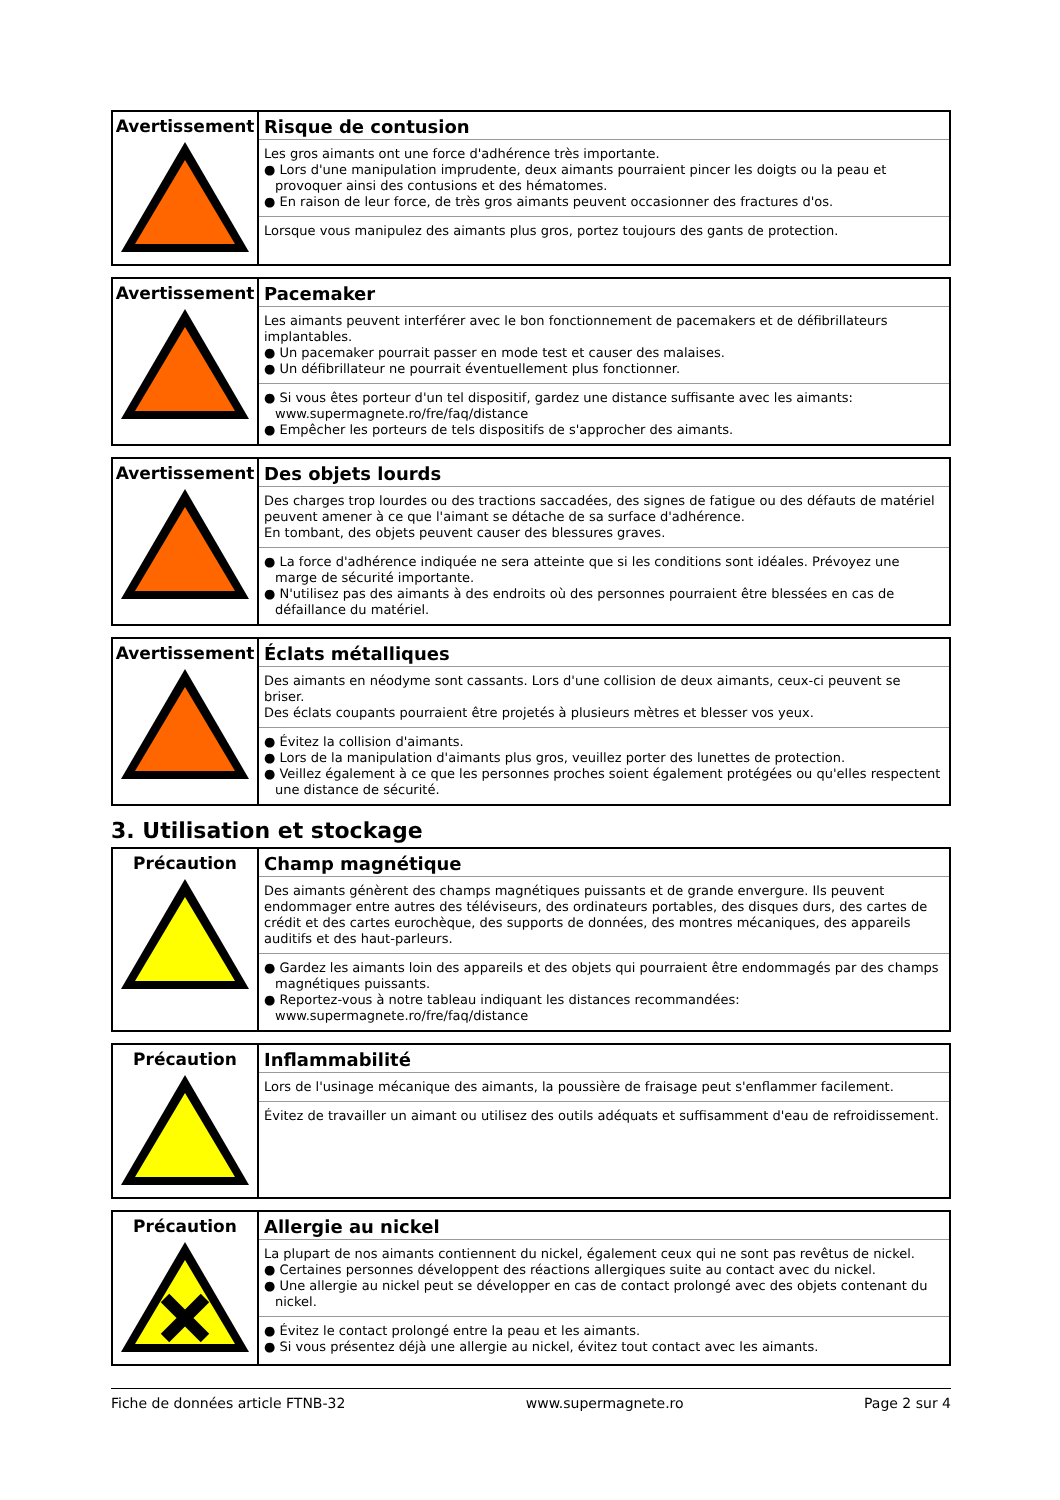| Avertissement | Risque de contusion Les gros aimants ont une force d'adhérence très importante. ● Lors d'une manipulation imprudente, deux aimants pourraient pincer les doigts ou la peau et provoquer ainsi des contusions et des hématomes. ● En raison de leur force, de très gros aimants peuvent occasionner des fractures d'os. Lorsque vous manipulez des aimants plus gros, portez toujours des gants de protection. |
| Avertissement | Pacemaker Les aimants peuvent interférer avec le bon fonctionnement de pacemakers et de défibrillateurs implantables. ● Un pacemaker pourrait passer en mode test et causer des malaises. ● Un défibrillateur ne pourrait éventuellement plus fonctionner. ● Si vous êtes porteur d'un tel dispositif, gardez une distance suffisante avec les aimants: www.supermagnete.ro/fre/faq/distance ● Empêcher les porteurs de tels dispositifs de s'approcher des aimants. |
| Avertissement | Des objets lourds Des charges trop lourdes ou des tractions saccadées, des signes de fatigue ou des défauts de matériel peuvent amener à ce que l'aimant se détache de sa surface d'adhérence. En tombant, des objets peuvent causer des blessures graves. ● La force d'adhérence indiquée ne sera atteinte que si les conditions sont idéales. Prévoyez une marge de sécurité importante. ● N'utilisez pas des aimants à des endroits où des personnes pourraient être blessées en cas de défaillance du matériel. |
| Avertissement | Éclats métalliques Des aimants en néodyme sont cassants. Lors d'une collision de deux aimants, ceux-ci peuvent se briser. Des éclats coupants pourraient être projetés à plusieurs mètres et blesser vos yeux. ● Évitez la collision d'aimants. ● Lors de la manipulation d'aimants plus gros, veuillez porter des lunettes de protection. ● Veillez également à ce que les personnes proches soient également protégées ou qu'elles respectent une distance de sécurité. |
3. Utilisation et stockage
| Précaution | Champ magnétique Des aimants génèrent des champs magnétiques puissants et de grande envergure. Ils peuvent endommager entre autres des téléviseurs, des ordinateurs portables, des disques durs, des cartes de crédit et des cartes eurochèque, des supports de données, des montres mécaniques, des appareils auditifs et des haut-parleurs. ● Gardez les aimants loin des appareils et des objets qui pourraient être endommagés par des champs magnétiques puissants. ● Reportez-vous à notre tableau indiquant les distances recommandées: www.supermagnete.ro/fre/faq/distance |
| Précaution | Inflammabilité Lors de l'usinage mécanique des aimants, la poussière de fraisage peut s'enflammer facilement. Évitez de travailler un aimant ou utilisez des outils adéquats et suffisamment d'eau de refroidissement. |
| Précaution | Allergie au nickel La plupart de nos aimants contiennent du nickel, également ceux qui ne sont pas revêtus de nickel. ● Certaines personnes développent des réactions allergiques suite au contact avec du nickel. ● Une allergie au nickel peut se développer en cas de contact prolongé avec des objets contenant du nickel. ● Évitez le contact prolongé entre la peau et les aimants. ● Si vous présentez déjà une allergie au nickel, évitez tout contact avec les aimants. |
Fiche de données article FTNB-32 www.supermagnete.ro Page 2 sur 4